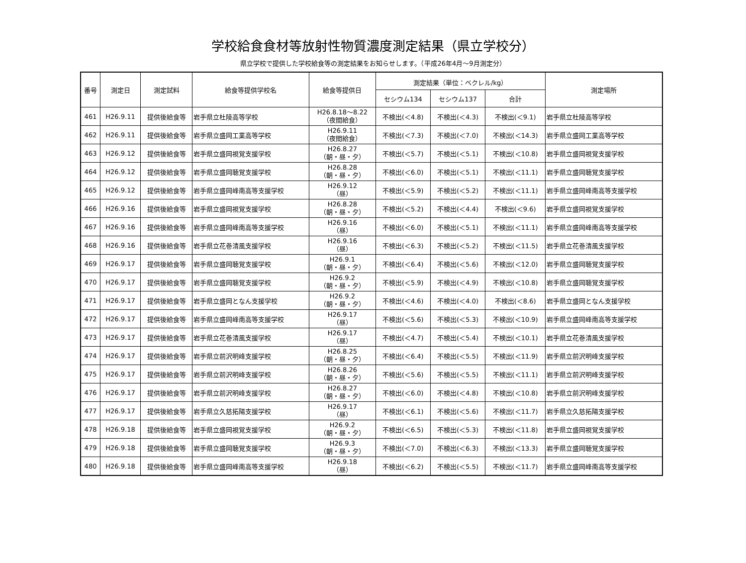学校給食食材等放射性物質濃度測定結果（県立学校分）
県立学校で提供した学校給食等の測定結果をお知らせします。（平成26年4月～9月測定分）
| 番号 | 測定日 | 測定試料 | 給食等提供学校名 | 給食等提供日 | 測定結果（単位：ベクレル/kg） | | | 測定場所 |
| --- | --- | --- | --- | --- | --- | --- | --- | --- |
| | | | | | セシウム134 | セシウム137 | 合計 | |
| 461 | H26.9.11 | 提供後給食等 | 岩手県立杜陵高等学校 | H26.8.18～8.22 （夜間給食） | 不検出(＜4.8) | 不検出(＜4.3) | 不検出(＜9.1) | 岩手県立杜陵高等学校 |
| 462 | H26.9.11 | 提供後給食等 | 岩手県立盛岡工業高等学校 | H26.9.11 （夜間給食） | 不検出(＜7.3) | 不検出(＜7.0) | 不検出(＜14.3) | 岩手県立盛岡工業高等学校 |
| 463 | H26.9.12 | 提供後給食等 | 岩手県立盛岡視覚支援学校 | H26.8.27 （朝・昼・夕） | 不検出(＜5.7) | 不検出(＜5.1) | 不検出(＜10.8) | 岩手県立盛岡視覚支援学校 |
| 464 | H26.9.12 | 提供後給食等 | 岩手県立盛岡聴覚支援学校 | H26.8.28 （朝・昼・夕） | 不検出(＜6.0) | 不検出(＜5.1) | 不検出(＜11.1) | 岩手県立盛岡聴覚支援学校 |
| 465 | H26.9.12 | 提供後給食等 | 岩手県立盛岡峰南高等支援学校 | H26.9.12 （昼） | 不検出(＜5.9) | 不検出(＜5.2) | 不検出(＜11.1) | 岩手県立盛岡峰南高等支援学校 |
| 466 | H26.9.16 | 提供後給食等 | 岩手県立盛岡視覚支援学校 | H26.8.28 （朝・昼・夕） | 不検出(＜5.2) | 不検出(＜4.4) | 不検出(＜9.6) | 岩手県立盛岡視覚支援学校 |
| 467 | H26.9.16 | 提供後給食等 | 岩手県立盛岡峰南高等支援学校 | H26.9.16 （昼） | 不検出(＜6.0) | 不検出(＜5.1) | 不検出(＜11.1) | 岩手県立盛岡峰南高等支援学校 |
| 468 | H26.9.16 | 提供後給食等 | 岩手県立花巻清風支援学校 | H26.9.16 （昼） | 不検出(＜6.3) | 不検出(＜5.2) | 不検出(＜11.5) | 岩手県立花巻清風支援学校 |
| 469 | H26.9.17 | 提供後給食等 | 岩手県立盛岡聴覚支援学校 | H26.9.1 （朝・昼・夕） | 不検出(＜6.4) | 不検出(＜5.6) | 不検出(＜12.0) | 岩手県立盛岡聴覚支援学校 |
| 470 | H26.9.17 | 提供後給食等 | 岩手県立盛岡聴覚支援学校 | H26.9.2 （朝・昼・夕） | 不検出(＜5.9) | 不検出(＜4.9) | 不検出(＜10.8) | 岩手県立盛岡聴覚支援学校 |
| 471 | H26.9.17 | 提供後給食等 | 岩手県立盛岡となん支援学校 | H26.9.2 （朝・昼・夕） | 不検出(＜4.6) | 不検出(＜4.0) | 不検出(＜8.6) | 岩手県立盛岡となん支援学校 |
| 472 | H26.9.17 | 提供後給食等 | 岩手県立盛岡峰南高等支援学校 | H26.9.17 （昼） | 不検出(＜5.6) | 不検出(＜5.3) | 不検出(＜10.9) | 岩手県立盛岡峰南高等支援学校 |
| 473 | H26.9.17 | 提供後給食等 | 岩手県立花巻清風支援学校 | H26.9.17 （昼） | 不検出(＜4.7) | 不検出(＜5.4) | 不検出(＜10.1) | 岩手県立花巻清風支援学校 |
| 474 | H26.9.17 | 提供後給食等 | 岩手県立前沢明峰支援学校 | H26.8.25 （朝・昼・夕） | 不検出(＜6.4) | 不検出(＜5.5) | 不検出(＜11.9) | 岩手県立前沢明峰支援学校 |
| 475 | H26.9.17 | 提供後給食等 | 岩手県立前沢明峰支援学校 | H26.8.26 （朝・昼・夕） | 不検出(＜5.6) | 不検出(＜5.5) | 不検出(＜11.1) | 岩手県立前沢明峰支援学校 |
| 476 | H26.9.17 | 提供後給食等 | 岩手県立前沢明峰支援学校 | H26.8.27 （朝・昼・夕） | 不検出(＜6.0) | 不検出(＜4.8) | 不検出(＜10.8) | 岩手県立前沢明峰支援学校 |
| 477 | H26.9.17 | 提供後給食等 | 岩手県立久慈拓陽支援学校 | H26.9.17 （昼） | 不検出(＜6.1) | 不検出(＜5.6) | 不検出(＜11.7) | 岩手県立久慈拓陽支援学校 |
| 478 | H26.9.18 | 提供後給食等 | 岩手県立盛岡視覚支援学校 | H26.9.2 （朝・昼・夕） | 不検出(＜6.5) | 不検出(＜5.3) | 不検出(＜11.8) | 岩手県立盛岡視覚支援学校 |
| 479 | H26.9.18 | 提供後給食等 | 岩手県立盛岡聴覚支援学校 | H26.9.3 （朝・昼・夕） | 不検出(＜7.0) | 不検出(＜6.3) | 不検出(＜13.3) | 岩手県立盛岡聴覚支援学校 |
| 480 | H26.9.18 | 提供後給食等 | 岩手県立盛岡峰南高等支援学校 | H26.9.18 （昼） | 不検出(＜6.2) | 不検出(＜5.5) | 不検出(＜11.7) | 岩手県立盛岡峰南高等支援学校 |